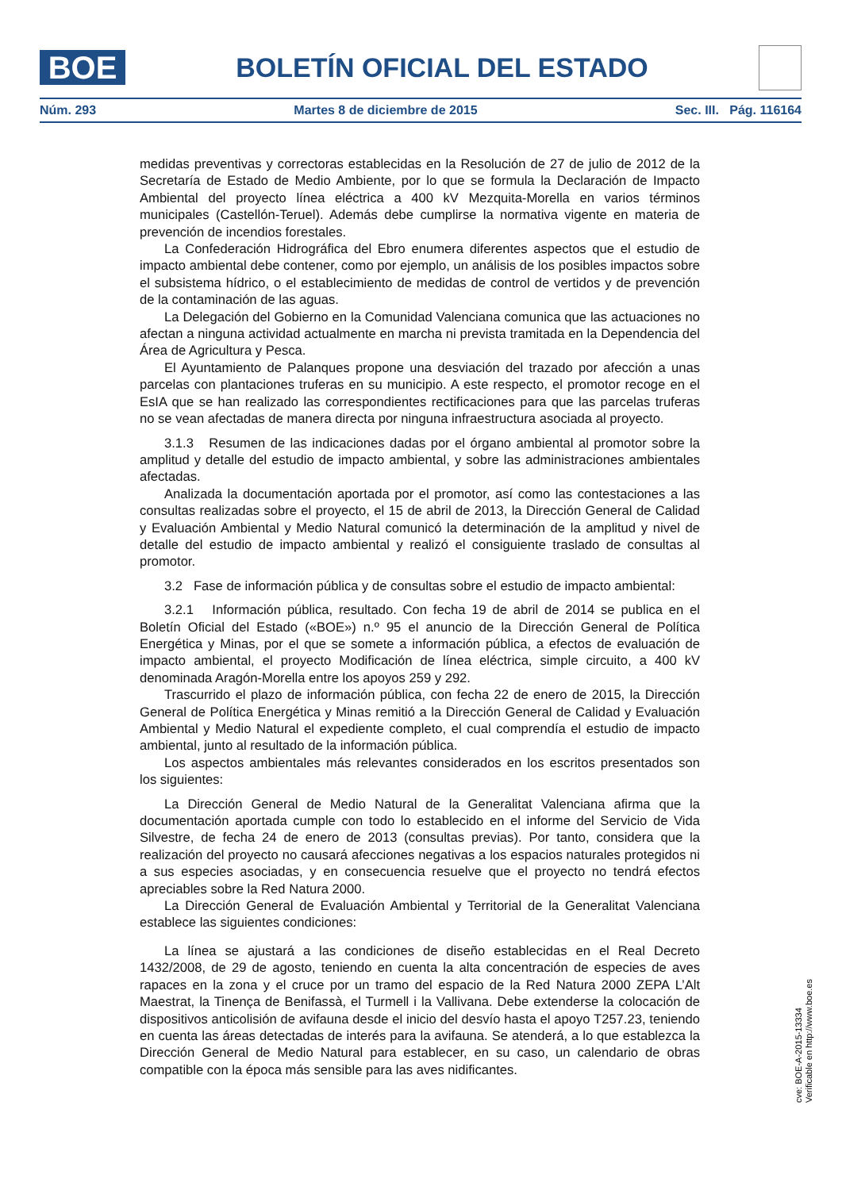BOE
BOLETÍN OFICIAL DEL ESTADO
Núm. 293 Martes 8 de diciembre de 2015 Sec. III. Pág. 116164
medidas preventivas y correctoras establecidas en la Resolución de 27 de julio de 2012 de la Secretaría de Estado de Medio Ambiente, por lo que se formula la Declaración de Impacto Ambiental del proyecto línea eléctrica a 400 kV Mezquita-Morella en varios términos municipales (Castellón-Teruel). Además debe cumplirse la normativa vigente en materia de prevención de incendios forestales.
La Confederación Hidrográfica del Ebro enumera diferentes aspectos que el estudio de impacto ambiental debe contener, como por ejemplo, un análisis de los posibles impactos sobre el subsistema hídrico, o el establecimiento de medidas de control de vertidos y de prevención de la contaminación de las aguas.
La Delegación del Gobierno en la Comunidad Valenciana comunica que las actuaciones no afectan a ninguna actividad actualmente en marcha ni prevista tramitada en la Dependencia del Área de Agricultura y Pesca.
El Ayuntamiento de Palanques propone una desviación del trazado por afección a unas parcelas con plantaciones truferas en su municipio. A este respecto, el promotor recoge en el EsIA que se han realizado las correspondientes rectificaciones para que las parcelas truferas no se vean afectadas de manera directa por ninguna infraestructura asociada al proyecto.
3.1.3 Resumen de las indicaciones dadas por el órgano ambiental al promotor sobre la amplitud y detalle del estudio de impacto ambiental, y sobre las administraciones ambientales afectadas.
Analizada la documentación aportada por el promotor, así como las contestaciones a las consultas realizadas sobre el proyecto, el 15 de abril de 2013, la Dirección General de Calidad y Evaluación Ambiental y Medio Natural comunicó la determinación de la amplitud y nivel de detalle del estudio de impacto ambiental y realizó el consiguiente traslado de consultas al promotor.
3.2 Fase de información pública y de consultas sobre el estudio de impacto ambiental:
3.2.1 Información pública, resultado. Con fecha 19 de abril de 2014 se publica en el Boletín Oficial del Estado («BOE») n.º 95 el anuncio de la Dirección General de Política Energética y Minas, por el que se somete a información pública, a efectos de evaluación de impacto ambiental, el proyecto Modificación de línea eléctrica, simple circuito, a 400 kV denominada Aragón-Morella entre los apoyos 259 y 292.
Trascurrido el plazo de información pública, con fecha 22 de enero de 2015, la Dirección General de Política Energética y Minas remitió a la Dirección General de Calidad y Evaluación Ambiental y Medio Natural el expediente completo, el cual comprendía el estudio de impacto ambiental, junto al resultado de la información pública.
Los aspectos ambientales más relevantes considerados en los escritos presentados son los siguientes:
La Dirección General de Medio Natural de la Generalitat Valenciana afirma que la documentación aportada cumple con todo lo establecido en el informe del Servicio de Vida Silvestre, de fecha 24 de enero de 2013 (consultas previas). Por tanto, considera que la realización del proyecto no causará afecciones negativas a los espacios naturales protegidos ni a sus especies asociadas, y en consecuencia resuelve que el proyecto no tendrá efectos apreciables sobre la Red Natura 2000.
La Dirección General de Evaluación Ambiental y Territorial de la Generalitat Valenciana establece las siguientes condiciones:
La línea se ajustará a las condiciones de diseño establecidas en el Real Decreto 1432/2008, de 29 de agosto, teniendo en cuenta la alta concentración de especies de aves rapaces en la zona y el cruce por un tramo del espacio de la Red Natura 2000 ZEPA L’Alt Maestrat, la Tinença de Benifassà, el Turmell i la Vallivana. Debe extenderse la colocación de dispositivos anticolisión de avifauna desde el inicio del desvío hasta el apoyo T257.23, teniendo en cuenta las áreas detectadas de interés para la avifauna. Se atenderá, a lo que establezca la Dirección General de Medio Natural para establecer, en su caso, un calendario de obras compatible con la época más sensible para las aves nidificantes.
cve: BOE-A-2015-13334
Verificable en http://www.boe.es